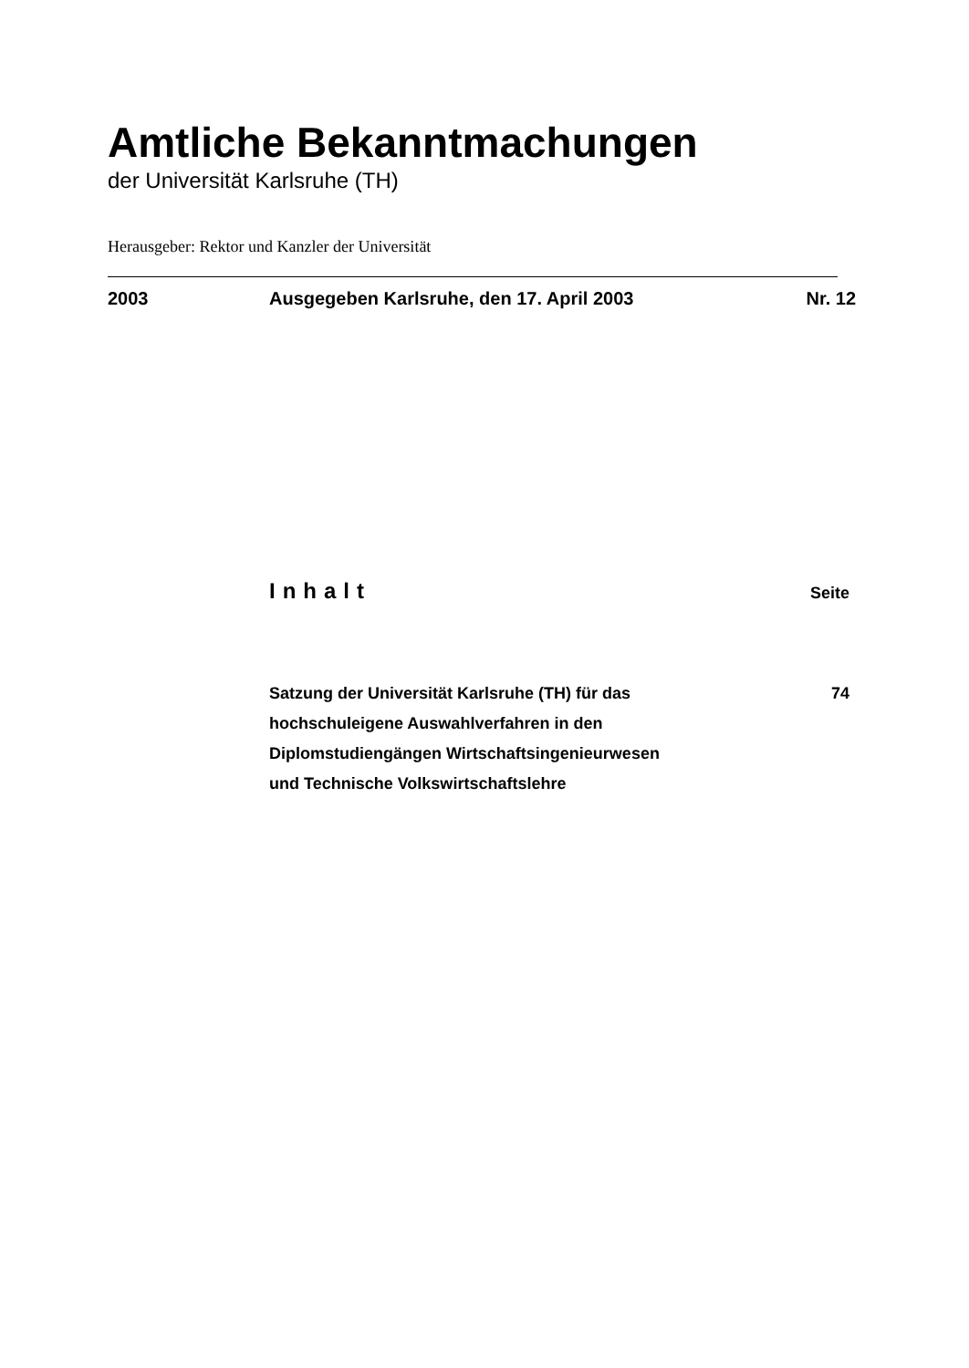Amtliche Bekanntmachungen
der Universität Karlsruhe (TH)
Herausgeber: Rektor und Kanzler der Universität
2003 Ausgegeben Karlsruhe, den 17. April 2003 Nr. 12
Inhalt Seite
Satzung der Universität Karlsruhe (TH) für das
hochschuleigene Auswahlverfahren in den
Diplomstudiengängen Wirtschaftsingenieurwesen
und Technische Volkswirtschaftslehre 74